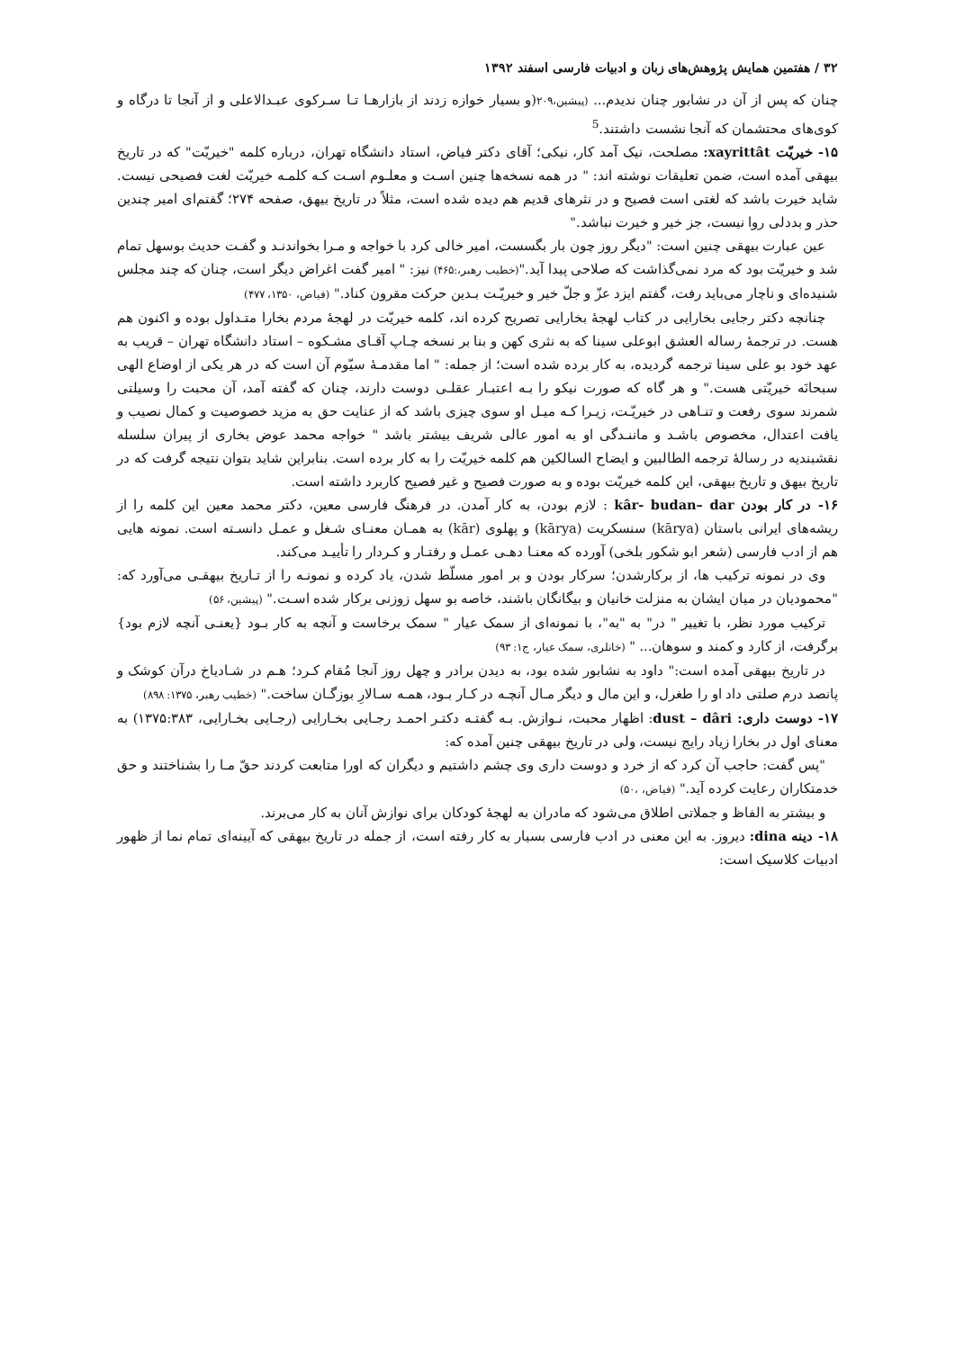۳۲ / هفتمین همایش پژوهش‌های زبان و ادبیات فارسی اسفند ۱۳۹۲
چنان که پس از آن در نشابور چنان ندیدم... (پیشین،۲۰۹(و بسیار خوازه زدند از بازارهـا تـا سـرکوی عبـدالاعلی و از آنجا تا درگاه و کوی‌های محتشمان که آنجا نشست داشتند.<sup>5</sup>
۱۵- خیریّت xayrittât: مصلحت، نیک آمد کار، نیکی؛ آقای دکتر فیاض، استاد دانشگاه تهران، درباره کلمه "خیریّت" که در تاریخ بیهقی آمده است، ضمن تعلیقات نوشته اند: " در همه نسخه‌ها چنین اسـت و معلـوم اسـت کـه کلمـه خیریّت لغت فصیحی نیست. شاید خیرت باشد که لغتی است فصیح و در نثرهای قدیم هم دیده شده است، مثلاً در تاریخ بیهق، صفحه ۲۷۴؛ گفتم‌ای امیر چندین حذر و بددلی روا نیست، جز خیر و خیرت نباشد."
عین عبارت بیهقی چنین است: "دیگر روز چون بار بگسست، امیر خالی کرد با خواجه و مـرا بخواندنـد و گفـت حدیث بوسهل تمام شد و خیریّت بود که مرد نمی‌گذاشت که صلاحی پیدا آید."(خطیب رهبر،:۴۶۵) نیز: " امیر گفت اغراض دیگر است، چنان که چند مجلس شنیده‌ای و ناچار می‌باید رفت، گفتم ایزد عزّ و جلّ خیر و خیریّـت بـدین حرکت مقرون کناد." (فیاض، ۱۳۵۰، ۴۷۷)
چنانچه دکتر رجایی بخارایی در کتاب لهجهٔ بخارایی تصریح کرده اند، کلمه خیریّت در لهجهٔ مردم بخارا متـداول بوده و اکنون هم هست. در ترجمهٔ رساله العشق ابوعلی سینا که به نثری کهن و بنا بر نسخه چـاپ آقـای مشـکوه – استاد دانشگاه تهران – قریب به عهد خود بو علی سینا ترجمه گردیده، به کار برده شده است؛ از جمله: " اما مقدمـهٔ سیّوم آن است که در هر یکی از اوضاع الهی سبحانَه خیریّتی هست." و هر گاه که صورت نیکو را بـه اعتبـار عقلـی دوست دارند، چنان که گفته آمد، آن محبت را وسیلتی شمرند سوی رفعت و تنـاهی در خیریّـت، زیـرا کـه میـل او سوی چیزی باشد که از عنایت حق به مزید خصوصیت و کمال نصیب و یافت اعتدال، مخصوص باشـد و ماننـدگی او به امور عالی شریف بیشتر باشد " خواجه محمد عوض بخاری از پیران سلسله نقشبندیه در رسالهٔ ترجمه الطالبین و ایضاح السالکین هم کلمه خیریّت را به کار برده است. بنابراین شاید بتوان نتیجه گرفت که در تاریخ بیهق و تاریخ بیهقی، این کلمه خیریّت بوده و به صورت فصیح و غیر فصیح کاربرد داشته است.
۱۶- در کار بودن kâr- budan– dar : لازم بودن، به کار آمدن. در فرهنگ فارسی معین، دکتر محمد معین این کلمه را از ریشه‌های ایرانی باستان (kārya) سنسکریت (kārya) و پهلوی (kār) به همـان معنـای شـغل و عمـل دانسـته است. نمونه هایی هم از ادب فارسی (شعر ابو شکور بلخی) آورده که معنـا دهـی عمـل و رفتـار و کـردار را تأییـد می‌کند.
وی در نمونه ترکیب ها، از برکارشدن؛ سرکار بودن و بر امور مسلّط شدن، یاد کرده و نمونـه را از تـاریخ بیهقـی می‌آورد که: "محمودیان در میان ایشان به منزلت خانیان و بیگانگان باشند، خاصه بو سهل زوزنی برکار شده اسـت." (پیشین، ۵۶)
ترکیب مورد نظر، با تغییر " در" به "به"، با نمونه‌ای از سمک عیار " سمک برخاست و آنچه به کار بـود {یعنـی آنچه لازم بود} برگرفت، از کارد و کمند و سوهان... " (خانلری، سمک عیار، ج۱: ۹۳)
در تاریخ بیهقی آمده است:" داود به نشابور شده بود، به دیدن برادر و چهل روز آنجا مُقام کـرد؛ هـم در شـادیاخ درآن کوشک و پانصد درم صلتی داد او را طغرل، و این مال و دیگر مـال آنچـه در کـار بـود، همـه سـالارِ بوزگـان ساخت." (خطیب رهبر، ۱۳۷۵: ۸۹۸)
۱۷- دوست داری: dust – dâri: اظهار محبت، نـوازش. بـه گفتـه دکتـر احمـد رجـایی بخـارایی (رجـایی بخـارایی، ۱۳۷۵:۳۸۳) به معنای اول در بخارا زیاد رایج نیست، ولی در تاریخ بیهقی چنین آمده که:
"پس گفت: حاجب آن کرد که از خرد و دوست داری وی چشم داشتیم و دیگران که اورا متابعت کردند حقّ مـا را بشناختند و حق خدمتکاران رعایت کرده آید." (فیاض، ،۵۰)
و بیشتر به الفاظ و جملاتی اطلاق می‌شود که مادران به لهجهٔ کودکان برای نوازش آنان به کار می‌برند.
۱۸- دینه dina: دیروز. به این معنی در ادب فارسی بسیار به کار رفته است، از جمله در تاریخ بیهقی که آیینه‌ای تمام نما از ظهور ادبیات کلاسیک است: